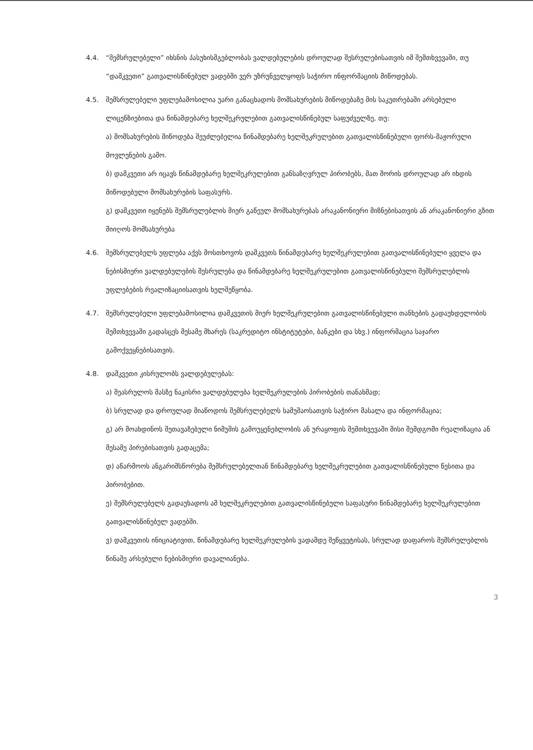4.4. “შემსრულებელი” იხსნის პასუხისმგებლობას ვალდებულების დროულად შესრულებისათვის იმ შემთხვევაში, თუ “დამკვეთი” გათვალისწინებულ ვადებში ვერ უზრუნველყოფს საჭირო ინფორმაციის მიწოდებას.
4.5. შემსრულებელი უფლებამოსილია უარი განაცხადოს მომსახურების მიწოდებაზე მის საკუთრებაში არსებული ლიცენზიებითა და წინამდებარე ხელშეკრულებით გათვალისწინებულ საფუძველზე, თუ:
ა) მომსახურების მიწოდება შეუძლებელია წინამდებარე ხელშეკრულებით გათვალისწინებული ფორს-მაჟორული მოვლენების გამო.
ბ) დამკვეთი არ იცავს წინამდებარე ხელშეკრულებით განსაზღვრულ პირობებს, მათ შორის დროულად არ იხდის მიწოდებული მომსახურების საფასურს.
გ) დამკვეთი იყენებს შემსრულებლის მიერ გაწეულ მომსახურებას არაკანონიერი მიზნებისათვის ან არაკანონიერი გზით მიიღოს მომსახურება
4.6. შემსრულებელს უფლება აქვს მოსთხოვოს დამკვეთს წინამდებარე ხელშეკრულებით გათვალისწინებული ყველა და ნებისმიერი ვალდებულების შესრულება და წინამდებარე ხელშეკრულებით გათვალისწინებული შემსრულებლის უფლებების რეალიზაციისათვის ხელშეწყობა.
4.7. შემსრულებელი უფლებამოსილია დამკვეთის მიერ ხელშეკრულებით გათვალისწინებული თანხების გადაუხდელობის შემთხვევაში გადასცეს მესამე მხარეს (საკრედიტო ინსტიტუტები, ბანკები და სხვ.) ინფორმაცია საჯარო გამოქვეყნებისათვის.
4.8. დამკვეთი კისრულობს ვალდებულებას:
ა) შეასრულოს მასზე ნაკისრი ვალდებულება ხელშეკრულების პირობების თანახმად;
ბ) სრულად და დროულად მიაწოდოს შემსრულებელს სამუშაოსათვის საჭირო მასალა და ინფორმაცია;
გ) არ მოახდინოს შეთავაზებული ნიმუშის გამოუყენებლობის ან ურაყოფის შემთხვევაში მისი შემდგომი რეალიზაცია ან მესამე პირებისათვის გადაცემა;
დ) აწარმოოს ანგარიშსწორება შემსრულებელთან წინამდებარე ხელშეკრულებით გათვალისწინებული წესითა და პირობებით.
ე) შემსრულებელს გადაუხადოს ამ ხელშეკრულებით გათვალისწინებული საფასური წინამდებარე ხელშეკრულებით გათვალისწინებულ ვადებში.
ვ) დამკვეთის ინიციატივით, წინამდებარე ხელშეკრულების ვადამდე შეწყვეტისას, სრულად დაფაროს შემსრულებლის წინაშე არსებული ნებისმიერი დავალიანება.
3